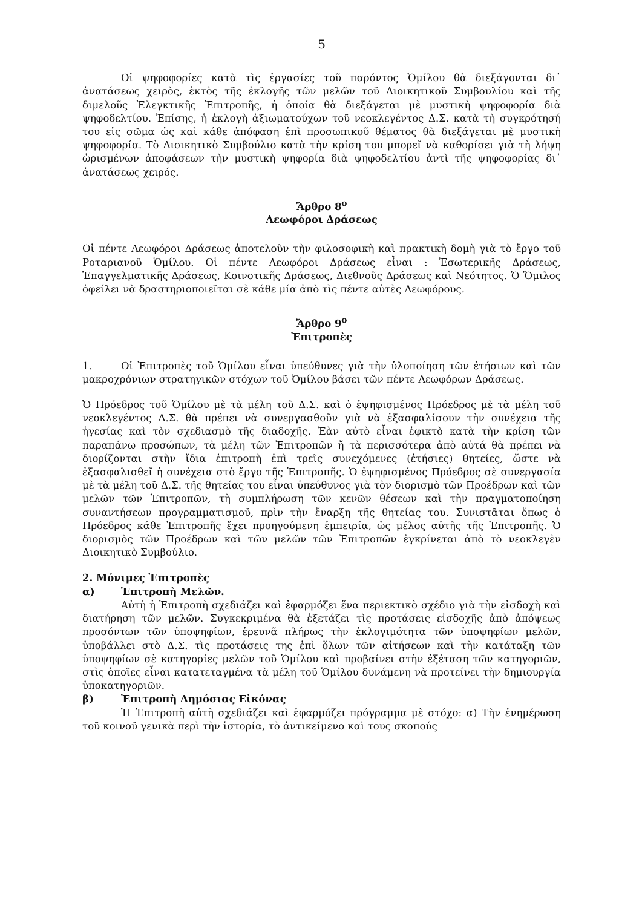5
Οἱ ψηφοφορίες κατὰ τὶς ἐργασίες τοῦ παρόντος Ὁμίλου θὰ διεξάγονται δι᾽ ἀνατάσεως χειρὸς, ἐκτὸς τῆς ἐκλογῆς τῶν μελῶν τοῦ Διοικητικοῦ Συμβουλίου καὶ τῆς διμελοῦς Ἐλεγκτικῆς Ἐπιτροπῆς, ἡ ὁποία θὰ διεξάγεται μὲ μυστικὴ ψηφοφορία διὰ ψηφοδελτίου. Ἐπίσης, ἡ ἐκλογὴ ἀξιωματούχων τοῦ νεοκλεγέντος Δ.Σ. κατὰ τὴ συγκρότησή του εἰς σῶμα ὡς καὶ κάθε ἀπόφαση ἐπὶ προσωπικοῦ θέματος θὰ διεξάγεται μὲ μυστικὴ ψηφοφορία. Τὸ Διοικητικὸ Συμβούλιο κατὰ τὴν κρίση του μπορεῖ νὰ καθορίσει γιὰ τὴ λήψη ὡρισμένων ἀποφάσεων τὴν μυστικὴ ψηφορία διὰ ψηφοδελτίου ἀντὶ τῆς ψηφοφορίας δι᾽ ἀνατάσεως χειρός.
Ἄρθρο 8<sup>ο</sup>
Λεωφόροι Δράσεως
Οἱ πέντε Λεωφόροι Δράσεως ἀποτελοῦν τὴν φιλοσοφικὴ καὶ πρακτικὴ δομὴ γιὰ τὸ ἔργο τοῦ Ροταριανοῦ Ὁμίλου. Οἱ πέντε Λεωφόροι Δράσεως εἶναι : Ἐσωτερικῆς Δράσεως, Ἐπαγγελματικῆς Δράσεως, Κοινοτικῆς Δράσεως, Διεθνοῦς Δράσεως καὶ Νεότητος. Ὁ Ὅμιλος ὀφείλει νὰ δραστηριοποιεῖται σὲ κάθε μία ἀπὸ τὶς πέντε αὐτὲς Λεωφόρους.
Ἄρθρο 9<sup>ο</sup>
Ἐπιτροπὲς
1. Οἱ Ἐπιτροπὲς τοῦ Ὁμίλου εἶναι ὑπεύθυνες γιὰ τὴν ὑλοποίηση τῶν ἐτήσιων καὶ τῶν μακροχρόνιων στρατηγικῶν στόχων τοῦ Ὁμίλου βάσει τῶν πέντε Λεωφόρων Δράσεως.
Ὁ Πρόεδρος τοῦ Ὁμίλου μὲ τὰ μέλη τοῦ Δ.Σ. καὶ ὁ ἐψηφισμένος Πρόεδρος μὲ τὰ μέλη τοῦ νεοκλεγέντος Δ.Σ. θὰ πρέπει νὰ συνεργασθοῦν γιὰ νὰ ἐξασφαλίσουν τὴν συνέχεια τῆς ἡγεσίας καὶ τὸν σχεδιασμὸ τῆς διαδοχῆς. Ἐὰν αὐτὸ εἶναι ἐφικτὸ κατὰ τὴν κρίση τῶν παραπάνω προσώπων, τὰ μέλη τῶν Ἐπιτροπῶν ἤ τὰ περισσότερα ἀπὸ αὐτά θὰ πρέπει νὰ διορίζονται στὴν ἴδια ἐπιτροπὴ ἐπὶ τρεῖς συνεχόμενες (ἐτήσιες) θητείες, ὥστε νὰ ἐξασφαλισθεῖ ἡ συνέχεια στὸ ἔργο τῆς Ἐπιτροπῆς. Ὁ ἐψηφισμένος Πρόεδρος σὲ συνεργασία μὲ τὰ μέλη τοῦ Δ.Σ. τῆς θητείας του εἶναι ὑπεύθυνος γιὰ τὸν διορισμὸ τῶν Προέδρων καὶ τῶν μελῶν τῶν Ἐπιτροπῶν, τὴ συμπλήρωση τῶν κενῶν θέσεων καὶ τὴν πραγματοποίηση συναντήσεων προγραμματισμοῦ, πρὶν τὴν ἔναρξη τῆς θητείας του. Συνιστᾶται ὅπως ὁ Πρόεδρος κάθε Ἐπιτροπῆς ἔχει προηγούμενη ἐμπειρία, ὡς μέλος αὐτῆς τῆς Ἐπιτροπῆς. Ὁ διορισμὸς τῶν Προέδρων καὶ τῶν μελῶν τῶν Ἐπιτροπῶν ἐγκρίνεται ἀπὸ τὸ νεοκλεγὲν Διοικητικὸ Συμβούλιο.
2. Μόνιμες Ἐπιτροπὲς
α) Ἐπιτροπὴ Μελῶν.
Αὐτὴ ἡ Ἐπιτροπὴ σχεδιάζει καὶ ἐφαρμόζει ἕνα περιεκτικὸ σχέδιο γιὰ τὴν εἰσδοχὴ καὶ διατήρηση τῶν μελῶν. Συγκεκριμένα θὰ ἐξετάζει τὶς προτάσεις εἰσδοχῆς ἀπὸ ἀπόψεως προσόντων τῶν ὑποψηφίων, ἐρευνᾶ πλήρως τὴν ἐκλογιμότητα τῶν ὑποψηφίων μελῶν, ὑποβάλλει στὸ Δ.Σ. τὶς προτάσεις της ἐπὶ ὅλων τῶν αἰτήσεων καὶ τὴν κατάταξη τῶν ὑποψηφίων σὲ κατηγορίες μελῶν τοῦ Ὁμίλου καὶ προβαίνει στὴν ἐξέταση τῶν κατηγοριῶν, στὶς ὁποῖες εἶναι κατατεταγμένα τὰ μέλη τοῦ Ὁμίλου δυνάμενη νὰ προτείνει τὴν δημιουργία ὑποκατηγοριῶν.
β) Ἐπιτροπὴ Δημόσιας Εἰκόνας
Ἡ Ἐπιτροπὴ αὐτὴ σχεδιάζει καὶ ἐφαρμόζει πρόγραμμα μὲ στόχο: α) Τὴν ἐνημέρωση τοῦ κοινοῦ γενικὰ περὶ τὴν ἱστορία, τὸ ἀντικείμενο καὶ τους σκοπούς